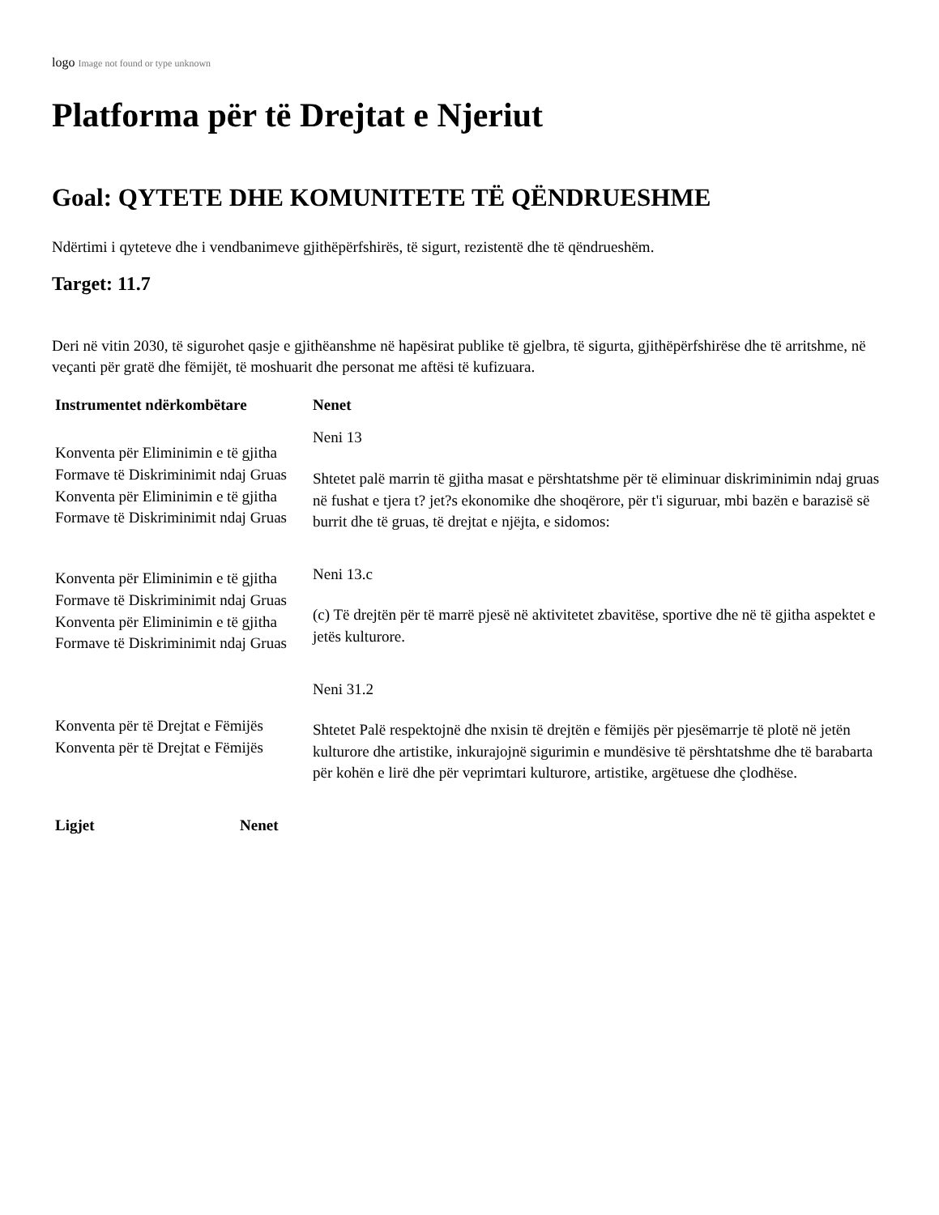logo Image not found or type unknown
Platforma për të Drejtat e Njeriut
Goal: QYTETE DHE KOMUNITETE TË QËNDRUESHME
Ndërtimi i qyteteve dhe i vendbanimeve gjithëpërfshirës, të sigurt, rezistentë dhe të qëndrueshëm.
Target: 11.7
Deri në vitin 2030, të sigurohet qasje e gjithëanshme në hapësirat publike të gjelbra, të sigurta, gjithëpërfshirëse dhe të arritshme, në veçanti për gratë dhe fëmijët, të moshuarit dhe personat me aftësi të kufizuara.
| Instrumentet ndërkombëtare | Nenet |
| --- | --- |
| Konventa për Eliminimin e të gjitha Formave të Diskriminimit ndaj Gruas Konventa për Eliminimin e të gjitha Formave të Diskriminimit ndaj Gruas | Neni 13 Shtetet palë marrin të gjitha masat e përshtatshme për të eliminuar diskriminimin ndaj gruas në fushat e tjera t? jet?s ekonomike dhe shoqërore, për t'i siguruar, mbi bazën e barazisë së burrit dhe të gruas, të drejtat e njëjta, e sidomos: |
| Konventa për Eliminimin e të gjitha Formave të Diskriminimit ndaj Gruas Konventa për Eliminimin e të gjitha Formave të Diskriminimit ndaj Gruas | Neni 13.c (c) Të drejtën për të marrë pjesë në aktivitetet zbavitëse, sportive dhe në të gjitha aspektet e jetës kulturore. |
| Konventa për të Drejtat e Fëmijës Konventa për të Drejtat e Fëmijës | Neni 31.2 Shtetet Palë respektojnë dhe nxisin të drejtën e fëmijës për pjesëmarrje të plotë në jetën kulturore dhe artistike, inkurajojnë sigurimin e mundësive të përshtatshme dhe të barabarta për kohën e lirë dhe për veprimtari kulturore, artistike, argëtuese dhe çlodhëse. |
| Ligjet | Nenet |
| --- | --- |